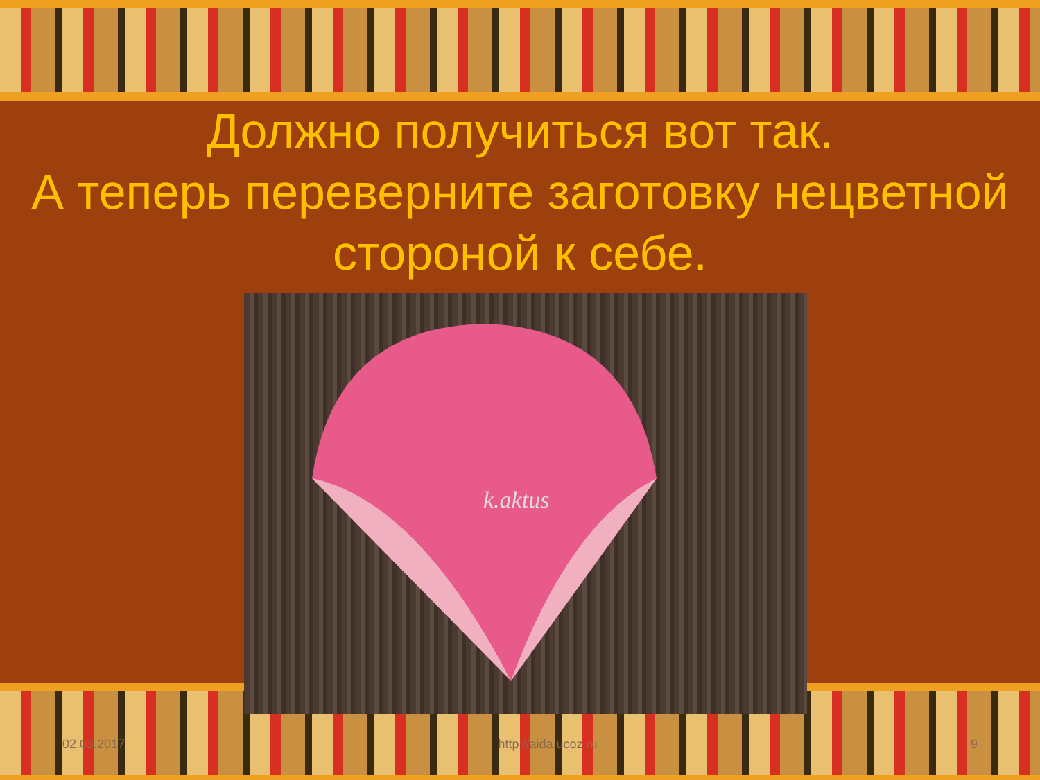Должно получиться вот так.
А теперь переверните заготовку нецветной стороной к себе.
k.aktus
02.03.2017 http://aida.ucoz.ru 9